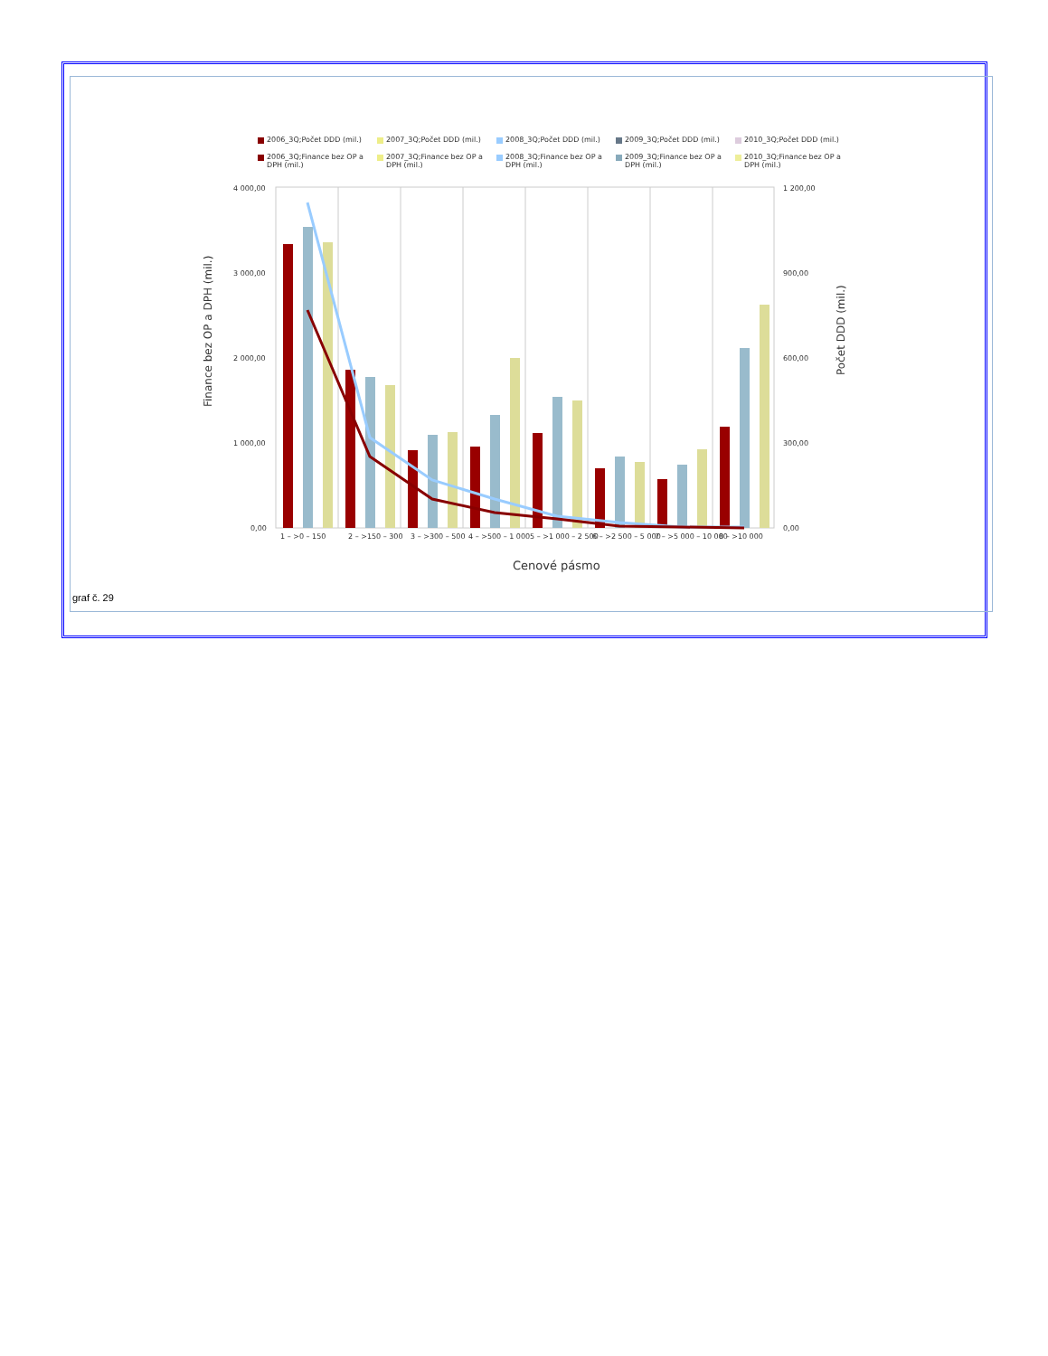2006_3Q;Počet DDD (mil.) 2007_3Q;Počet DDD (mil.) 2008_3Q;Počet DDD (mil.) 2009_3Q;Počet DDD (mil.) 2010_3Q;Počet DDD (mil.) 2006_3Q;Finance bez OP a DPH (mil.) 2007_3Q;Finance bez OP a DPH (mil.) 2008_3Q;Finance bez OP a DPH (mil.) 2009_3Q;Finance bez OP a DPH (mil.) 2010_3Q;Finance bez OP a DPH (mil.)
4 000,00
3 000,00
2 000,00
1 000,00
0,00
1 200,00
900,00
600,00
300,00
0,00
1 – >0 – 150
2 – >150 – 300
3 – >300 – 500
4 – >500 – 1 000
5 – >1 000 – 2 500
6 – >2 500 – 5 000
7 – >5 000 – 10 000
8 – >10 000
Cenové pásmo
Finance bez OP a DPH (mil.)
Počet DDD (mil.)
graf č. 29